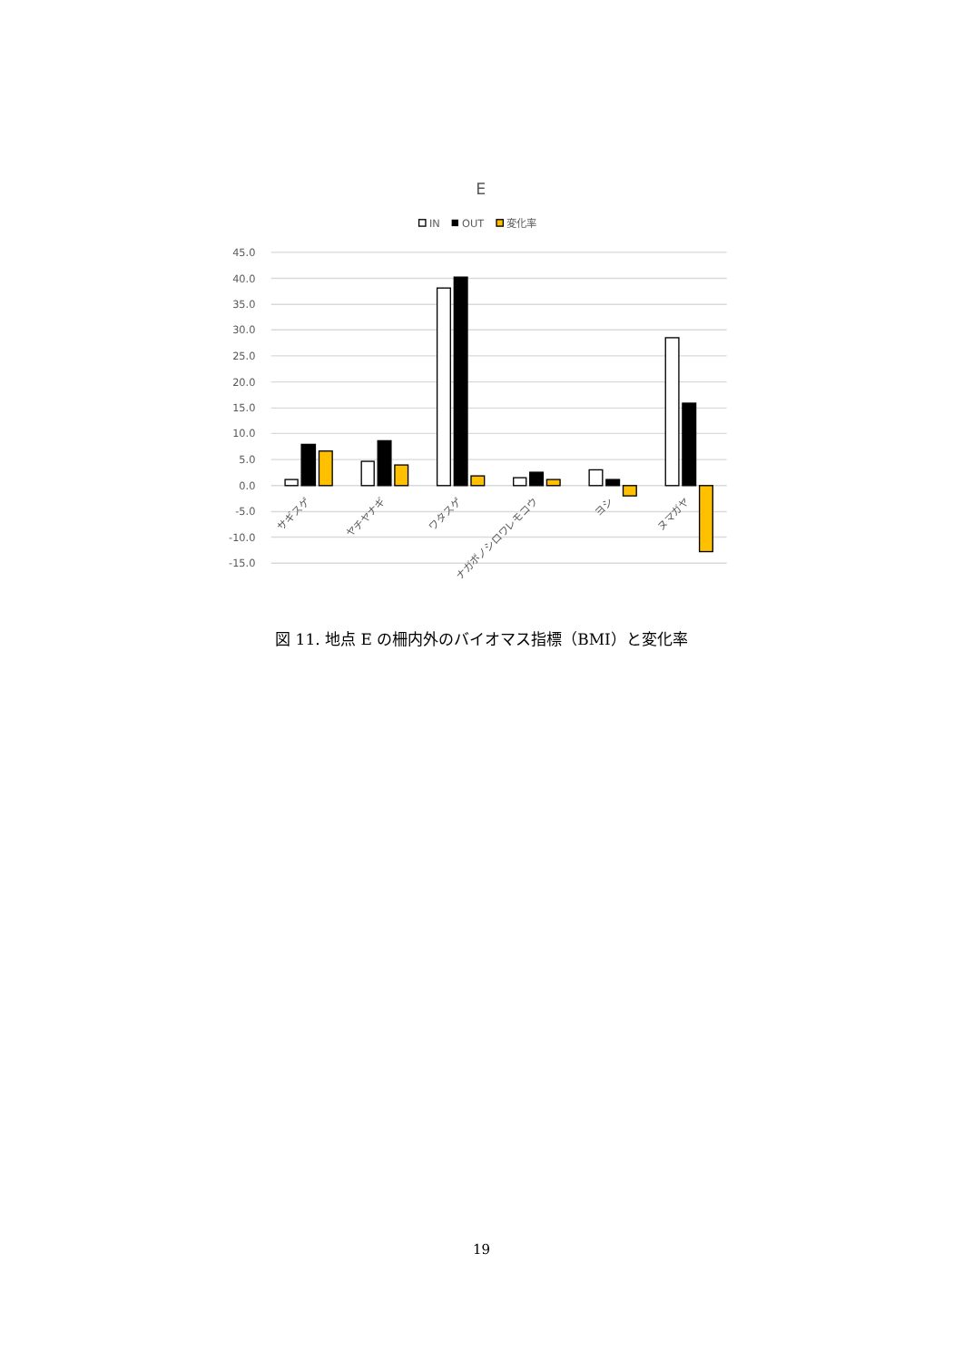E
IN
OUT
変化率
45.0
40.0
35.0
30.0
25.0
20.0
15.0
10.0
5.0
0.0
-5.0
-10.0
-15.0
サギスゲ
ヤチヤナギ
ワタスゲ
ナガボノシロワレモコウ
ヨシ
ヌマガヤ
図 11. 地点 E の柵内外のバイオマス指標（BMI）と変化率
19